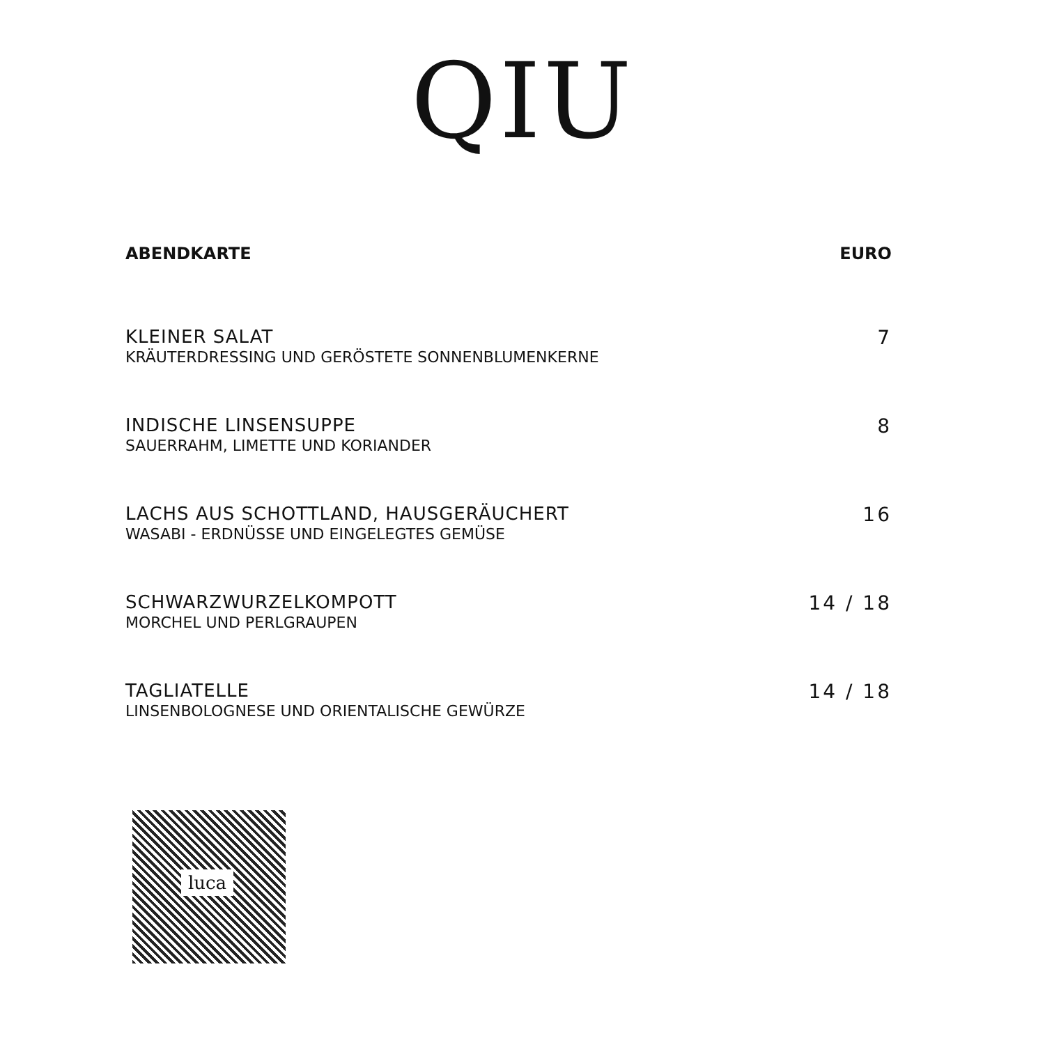QIU
ABENDKARTE EURO
KLEINER SALAT
KRÄUTERDRESSING UND GERÖSTETE SONNENBLUMENKERNE
7
INDISCHE LINSENSUPPE
SAUERRAHM, LIMETTE UND KORIANDER
8
LACHS AUS SCHOTTLAND, HAUSGERÄUCHERT
WASABI - ERDNÜSSE UND EINGELEGTES GEMÜSE
16
SCHWARZWURZELKOMPOTT
MORCHEL UND PERLGRAUPEN
14 / 18
TAGLIATELLE
LINSENBOLOGNESE UND ORIENTALISCHE GEWÜRZE
14 / 18
luca